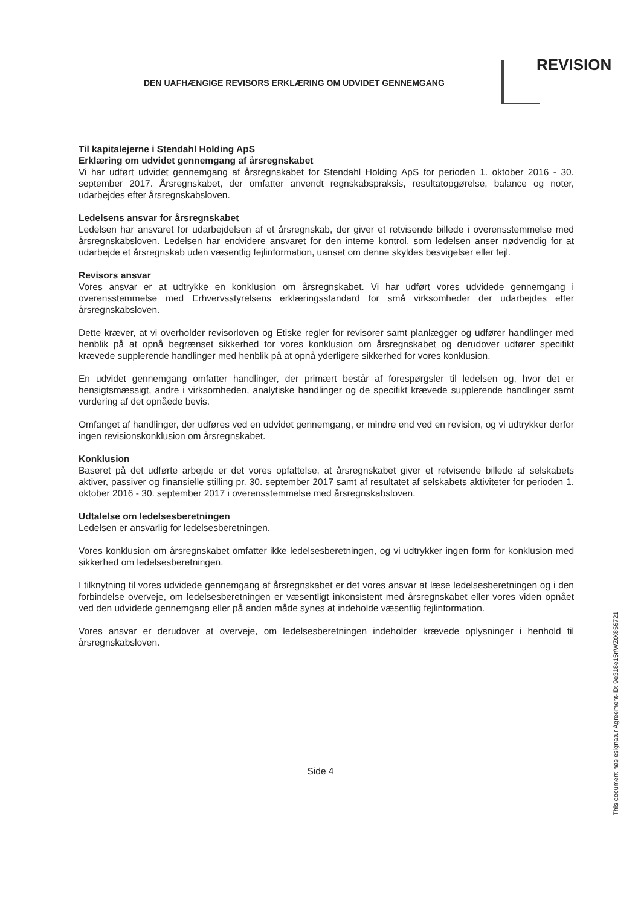REVISION
DEN UAFHÆNGIGE REVISORS ERKLÆRING OM UDVIDET GENNEMGANG
Til kapitalejerne i Stendahl Holding ApS
Erklæring om udvidet gennemgang af årsregnskabet
Vi har udført udvidet gennemgang af årsregnskabet for Stendahl Holding ApS for perioden 1. oktober 2016 - 30. september 2017. Årsregnskabet, der omfatter anvendt regnskabspraksis, resultatopgørelse, balance og noter, udarbejdes efter årsregnskabsloven.
Ledelsens ansvar for årsregnskabet
Ledelsen har ansvaret for udarbejdelsen af et årsregnskab, der giver et retvisende billede i overensstemmelse med årsregnskabsloven. Ledelsen har endvidere ansvaret for den interne kontrol, som ledelsen anser nødvendig for at udarbejde et årsregnskab uden væsentlig fejlinformation, uanset om denne skyldes besvigelser eller fejl.
Revisors ansvar
Vores ansvar er at udtrykke en konklusion om årsregnskabet. Vi har udført vores udvidede gennemgang i overensstemmelse med Erhvervsstyrelsens erklæringsstandard for små virksomheder der udarbejdes efter årsregnskabsloven.
Dette kræver, at vi overholder revisorloven og Etiske regler for revisorer samt planlægger og udfører handlinger med henblik på at opnå begrænset sikkerhed for vores konklusion om årsregnskabet og derudover udfører specifikt krævede supplerende handlinger med henblik på at opnå yderligere sikkerhed for vores konklusion.
En udvidet gennemgang omfatter handlinger, der primært består af forespørgsler til ledelsen og, hvor det er hensigtsmæssigt, andre i virksomheden, analytiske handlinger og de specifikt krævede supplerende handlinger samt vurdering af det opnåede bevis.
Omfanget af handlinger, der udføres ved en udvidet gennemgang, er mindre end ved en revision, og vi udtrykker derfor ingen revisionskonklusion om årsregnskabet.
Konklusion
Baseret på det udførte arbejde er det vores opfattelse, at årsregnskabet giver et retvisende billede af selskabets aktiver, passiver og finansielle stilling pr. 30. september 2017 samt af resultatet af selskabets aktiviteter for perioden 1. oktober 2016 - 30. september 2017 i overensstemmelse med årsregnskabsloven.
Udtalelse om ledelsesberetningen
Ledelsen er ansvarlig for ledelsesberetningen.
Vores konklusion om årsregnskabet omfatter ikke ledelsesberetningen, og vi udtrykker ingen form for konklusion med sikkerhed om ledelsesberetningen.
I tilknytning til vores udvidede gennemgang af årsregnskabet er det vores ansvar at læse ledelsesberetningen og i den forbindelse overveje, om ledelsesberetningen er væsentligt inkonsistent med årsregnskabet eller vores viden opnået ved den udvidede gennemgang eller på anden måde synes at indeholde væsentlig fejlinformation.
Vores ansvar er derudover at overveje, om ledelsesberetningen indeholder krævede oplysninger i henhold til årsregnskabsloven.
Side 4
This document has esignatur Agreement-ID: 9e318e15nWZtX856721